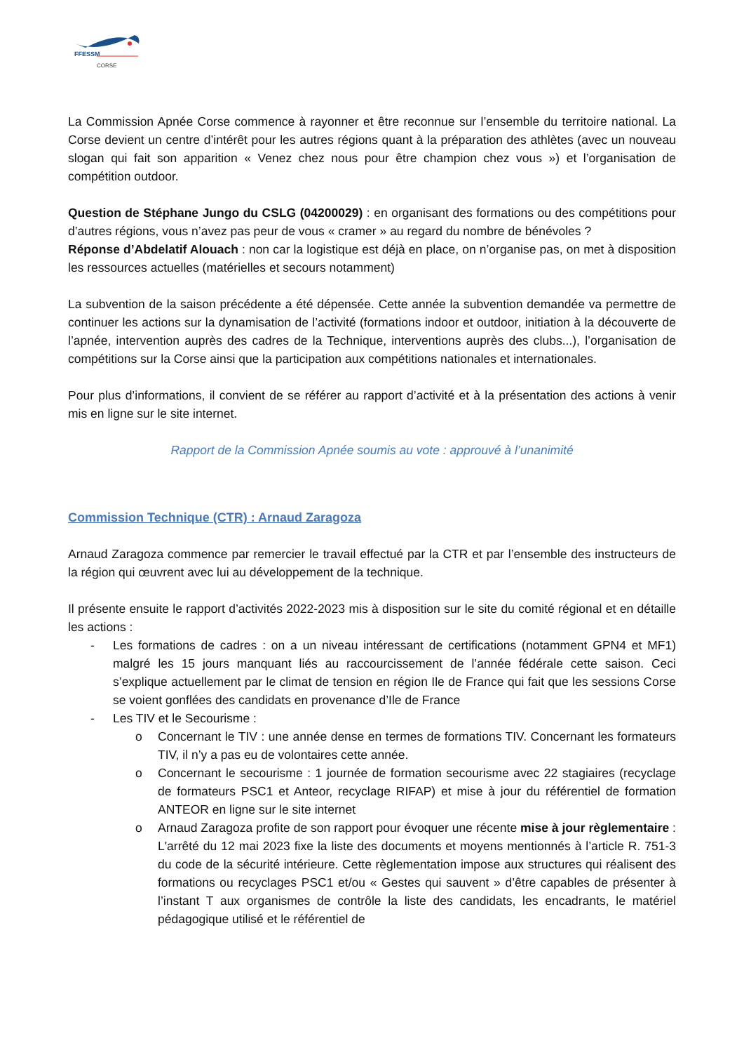FFESSM
CORSE
La Commission Apnée Corse commence à rayonner et être reconnue sur l’ensemble du territoire national. La Corse devient un centre d’intérêt pour les autres régions quant à la préparation des athlètes (avec un nouveau slogan qui fait son apparition « Venez chez nous pour être champion chez vous ») et l’organisation de compétition outdoor.
Question de Stéphane Jungo du CSLG (04200029) : en organisant des formations ou des compétitions pour d’autres régions, vous n’avez pas peur de vous « cramer » au regard du nombre de bénévoles ?
Réponse d’Abdelatif Alouach : non car la logistique est déjà en place, on n’organise pas, on met à disposition les ressources actuelles (matérielles et secours notamment)
La subvention de la saison précédente a été dépensée. Cette année la subvention demandée va permettre de continuer les actions sur la dynamisation de l’activité (formations indoor et outdoor, initiation à la découverte de l’apnée, intervention auprès des cadres de la Technique, interventions auprès des clubs...), l’organisation de compétitions sur la Corse ainsi que la participation aux compétitions nationales et internationales.
Pour plus d’informations, il convient de se référer au rapport d’activité et à la présentation des actions à venir mis en ligne sur le site internet.
Rapport de la Commission Apnée soumis au vote : approuvé à l’unanimité
Commission Technique (CTR) : Arnaud Zaragoza
Arnaud Zaragoza commence par remercier le travail effectué par la CTR et par l’ensemble des instructeurs de la région qui œuvrent avec lui au développement de la technique.
Il présente ensuite le rapport d’activités 2022-2023 mis à disposition sur le site du comité régional et en détaille les actions :
- Les formations de cadres : on a un niveau intéressant de certifications (notamment GPN4 et MF1) malgré les 15 jours manquant liés au raccourcissement de l’année fédérale cette saison. Ceci s’explique actuellement par le climat de tension en région Ile de France qui fait que les sessions Corse se voient gonflées des candidats en provenance d’Ile de France
- Les TIV et le Secourisme :
o Concernant le TIV : une année dense en termes de formations TIV. Concernant les formateurs TIV, il n’y a pas eu de volontaires cette année.
o Concernant le secourisme : 1 journée de formation secourisme avec 22 stagiaires (recyclage de formateurs PSC1 et Anteor, recyclage RIFAP) et mise à jour du référentiel de formation ANTEOR en ligne sur le site internet
o Arnaud Zaragoza profite de son rapport pour évoquer une récente mise à jour règlementaire : L'arrêté du 12 mai 2023 fixe la liste des documents et moyens mentionnés à l’article R. 751-3 du code de la sécurité intérieure. Cette règlementation impose aux structures qui réalisent des formations ou recyclages PSC1 et/ou « Gestes qui sauvent » d’être capables de présenter à l’instant T aux organismes de contrôle la liste des candidats, les encadrants, le matériel pédagogique utilisé et le référentiel de